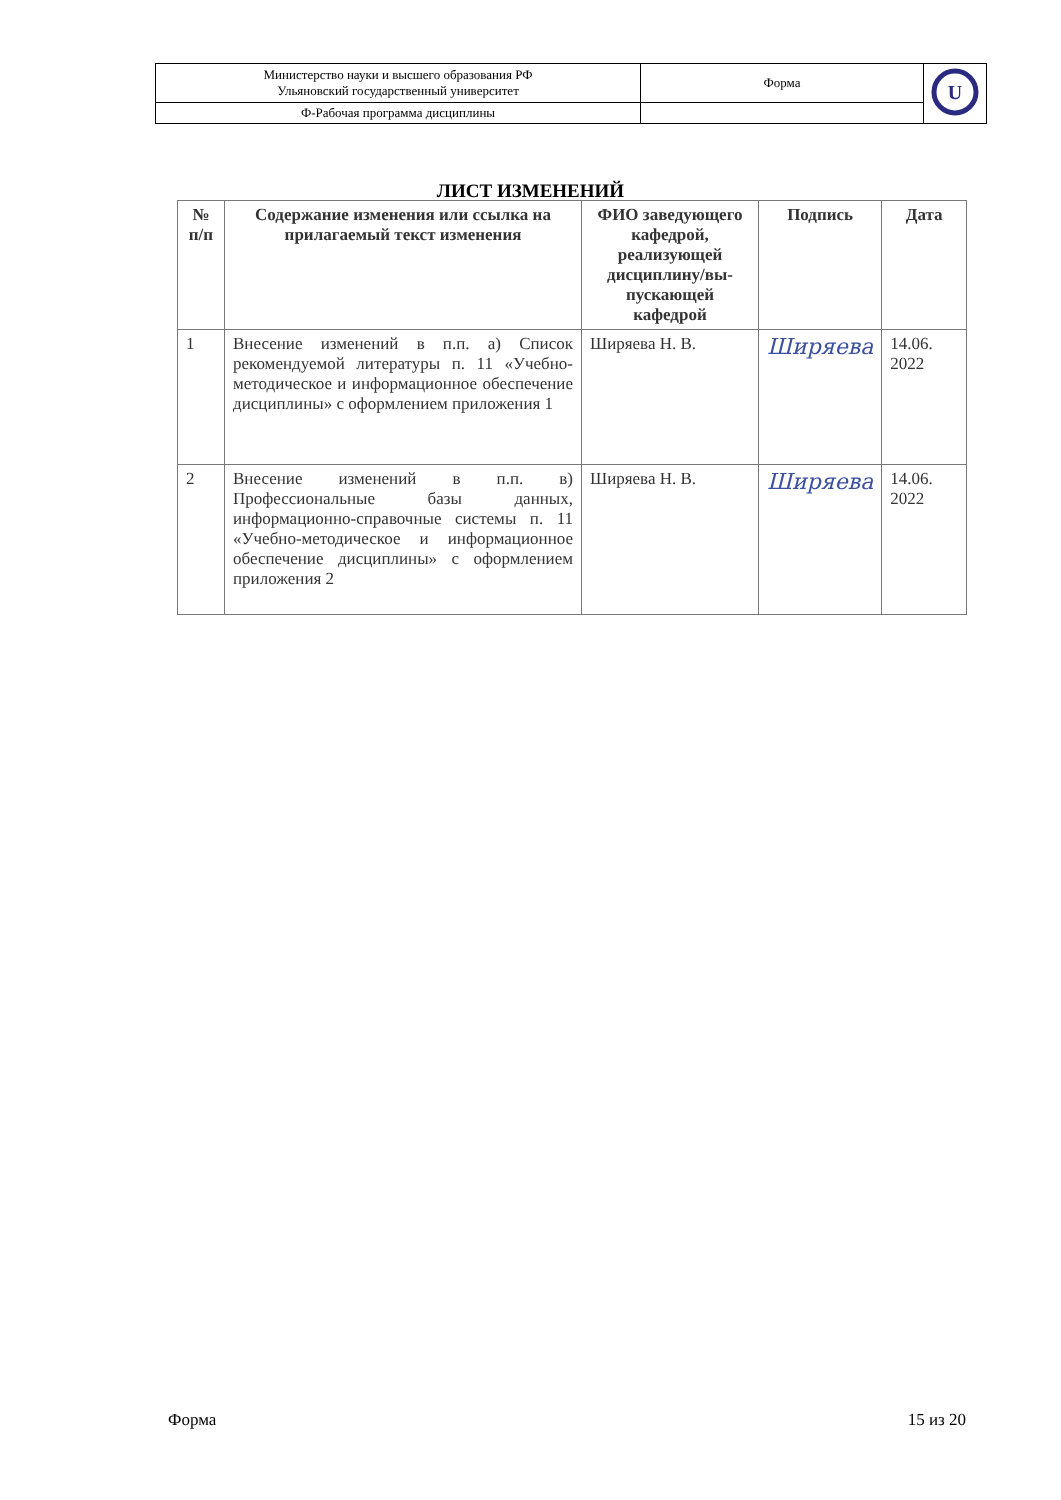| Министерство науки и высшего образования РФ Ульяновский государственный университет | Форма | U |
| Ф-Рабочая программа дисциплины | | |
ЛИСТ ИЗМЕНЕНИЙ
| № п/п | Содержание изменения или ссылка на прилагаемый текст изменения | ФИО заведующего кафедрой, реализующей дисциплину/вы-пускающей кафедрой | Подпись | Дата |
| --- | --- | --- | --- | --- |
| 1 | Внесение изменений в п.п. а) Список рекомендуемой литературы п. 11 «Учебно-методическое и информационное обеспечение дисциплины» с оформлением приложения 1 | Ширяева Н. В. | Ширяева | 14.06. 2022 |
| 2 | Внесение изменений в п.п. в) Профессиональные базы данных, информационно-справочные системы п. 11 «Учебно-методическое и информационное обеспечение дисциплины» с оформлением приложения 2 | Ширяева Н. В. | Ширяева | 14.06. 2022 |
Форма 15 из 20